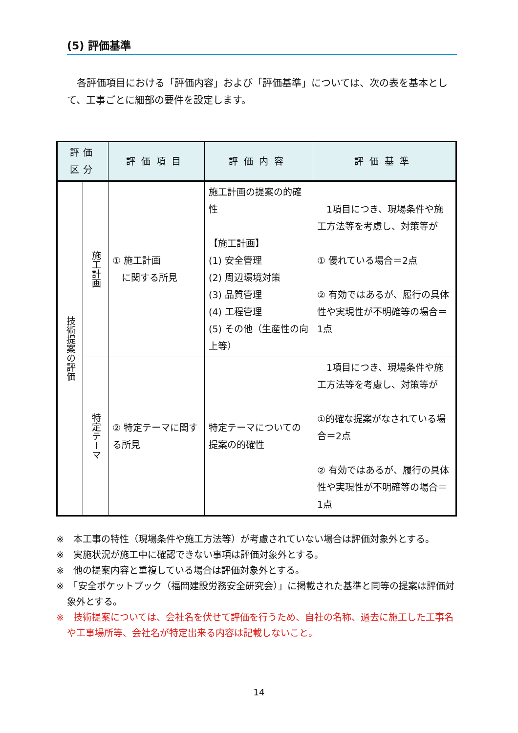(5) 評価基準
各評価項目における「評価内容」および「評価基準」については、次の表を基本として、工事ごとに細部の要件を設定します。
| 評価 区分 | | 評価項目 | 評価内容 | 評価基準 |
| --- | --- | --- | --- | --- |
| 技術提案の評価 | 施工計画 | ① 施工計画 に関する所見 | 施工計画の提案の的確性 【施工計画】 (1) 安全管理 (2) 周辺環境対策 (3) 品質管理 (4) 工程管理 (5) その他（生産性の向上等） | 1項目につき、現場条件や施工方法等を考慮し、対策等が ① 優れている場合＝2点 ② 有効ではあるが、履行の具体性や実現性が不明確等の場合＝1点 |
| | 特定テーマ | ② 特定テーマに関する所見 | 特定テーマについての提案の的確性 | 1項目につき、現場条件や施工方法等を考慮し、対策等が ①的確な提案がなされている場合＝2点 ② 有効ではあるが、履行の具体性や実現性が不明確等の場合＝1点 |
※　本工事の特性（現場条件や施工方法等）が考慮されていない場合は評価対象外とする。
※　実施状況が施工中に確認できない事項は評価対象外とする。
※　他の提案内容と重複している場合は評価対象外とする。
※　「安全ポケットブック（福岡建設労務安全研究会）」に掲載された基準と同等の提案は評価対象外とする。
※　技術提案については、会社名を伏せて評価を行うため、自社の名称、過去に施工した工事名や工事場所等、会社名が特定出来る内容は記載しないこと。
14